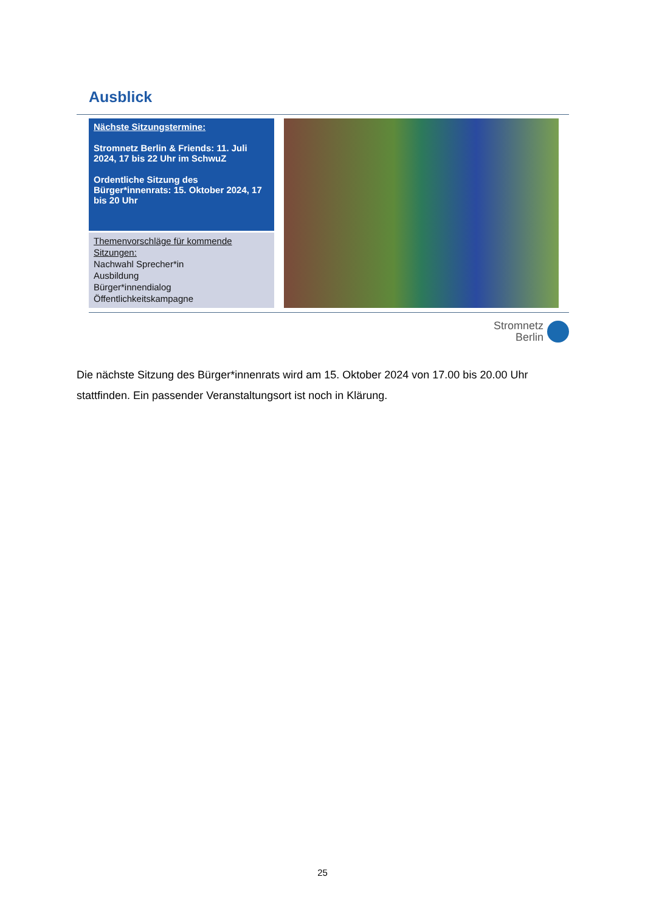Ausblick
Nächste Sitzungstermine:
Stromnetz Berlin & Friends: 11. Juli 2024, 17 bis 22 Uhr im SchwuZ
Ordentliche Sitzung des Bürger*innenrats: 15. Oktober 2024, 17 bis 20 Uhr
Themenvorschläge für kommende Sitzungen:
Nachwahl Sprecher*in
Ausbildung
Bürger*innendialog
Öffentlichkeitskampagne
Stromnetz
Berlin
Die nächste Sitzung des Bürger*innenrats wird am 15. Oktober 2024 von 17.00 bis 20.00 Uhr stattfinden. Ein passender Veranstaltungsort ist noch in Klärung.
25